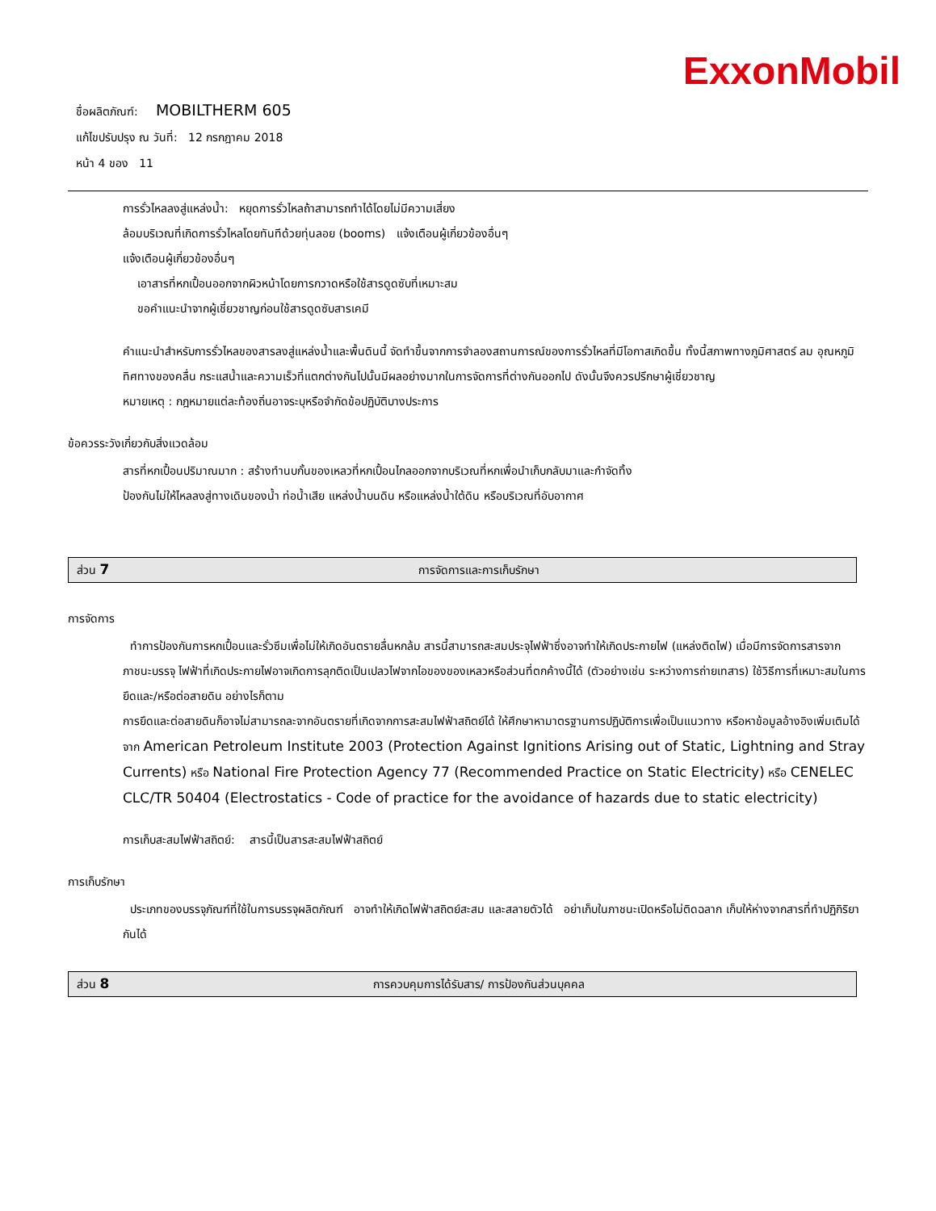ExxonMobil
ชื่อผลิตภัณฑ์: MOBILTHERM 605
แก้ไขปรับปรุง ณ วันที่: 12 กรกฎาคม 2018
หน้า 4 ของ 11
การรั่วไหลลงสู่แหล่งน้ำ: หยุดการรั่วไหลถ้าสามารถทำได้โดยไม่มีความเสี่ยง
ล้อมบริเวณที่เกิดการรั่วไหลโดยทันทีด้วยทุ่นลอย (booms) แจ้งเตือนผู้เกี่ยวข้องอื่นๆ
แจ้งเตือนผู้เกี่ยวข้องอื่นๆ
เอาสารที่หกเปื้อนออกจากผิวหน้าโดยการกวาดหรือใช้สารดูดซับที่เหมาะสม
ขอคำแนะนำจากผู้เชี่ยวชาญก่อนใช้สารดูดซับสารเคมี
คำแนะนำสำหรับการรั่วไหลของสารลงสู่แหล่งน้ำและพื้นดินนี้ จัดทำขึ้นจากการจำลองสถานการณ์ของการรั่วไหลที่มีโอกาสเกิดขึ้น ทั้งนี้สภาพทางภูมิศาสตร์ ลม อุณหภูมิ ทิศทางของคลื่น กระแสน้ำและความเร็วที่แตกต่างกันไปนั้นมีผลอย่างมากในการจัดการที่ต่างกันออกไป ดังนั้นจึงควรปรึกษาผู้เชี่ยวชาญ
หมายเหตุ : กฎหมายแต่ละท้องถิ่นอาจระบุหรือจำกัดข้อปฏิบัติบางประการ
ข้อควรระวังเกี่ยวกับสิ่งแวดล้อม
สารที่หกเปื้อนปริมาณมาก : สร้างทำนบกั้นของเหลวที่หกเปื้อนไกลออกจากบริเวณที่หกเพื่อนำเก็บกลับมาและกำจัดทิ้ง
ป้องกันไม่ให้ไหลลงสู่ทางเดินของน้ำ ท่อน้ำเสีย แหล่งน้ำบนดิน หรือแหล่งน้ำใต้ดิน หรือบริเวณที่อับอากาศ
ส่วน 7 การจัดการและการเก็บรักษา
การจัดการ
ทำการป้องกันการหกเปื้อนและรั่วซึมเพื่อไม่ให้เกิดอันตรายลื่นหกล้ม สารนี้สามารถสะสมประจุไฟฟ้าซึ่งอาจทำให้เกิดประกายไฟ (แหล่งติดไฟ) เมื่อมีการจัดการสารจากภาชนะบรรจุ ไฟฟ้าที่เกิดประกายไฟอาจเกิดการลุกติดเป็นเปลวไฟจากไอของของเหลวหรือส่วนที่ตกค้างนี้ได้ (ตัวอย่างเช่น ระหว่างการถ่ายเทสาร) ใช้วิธีการที่เหมาะสมในการยึดและ/หรือต่อสายดิน อย่างไรก็ตาม
การยึดและต่อสายดินก็อาจไม่สามารถละจากอันตรายที่เกิดจากการสะสมไฟฟ้าสถิตย์ได้ ให้ศึกษาหามาตรฐานการปฏิบัติการเพื่อเป็นแนวทาง หรือหาข้อมูลอ้างอิงเพิ่มเติมได้จาก American Petroleum Institute 2003 (Protection Against Ignitions Arising out of Static, Lightning and Stray Currents) หรือ National Fire Protection Agency 77 (Recommended Practice on Static Electricity) หรือ CENELEC CLC/TR 50404 (Electrostatics - Code of practice for the avoidance of hazards due to static electricity)
การเก็บสะสมไฟฟ้าสถิตย์: สารนี้เป็นสารสะสมไฟฟ้าสถิตย์
การเก็บรักษา
ประเภทของบรรจุภัณฑ์ที่ใช้ในการบรรจุผลิตภัณฑ์ อาจทำให้เกิดไฟฟ้าสถิตย์สะสม และสลายตัวได้ อย่าเก็บในภาชนะเปิดหรือไม่ติดฉลาก เก็บให้ห่างจากสารที่ทำปฏิกิริยากันได้
ส่วน 8 การควบคุมการได้รับสาร/ การป้องกันส่วนบุคคล